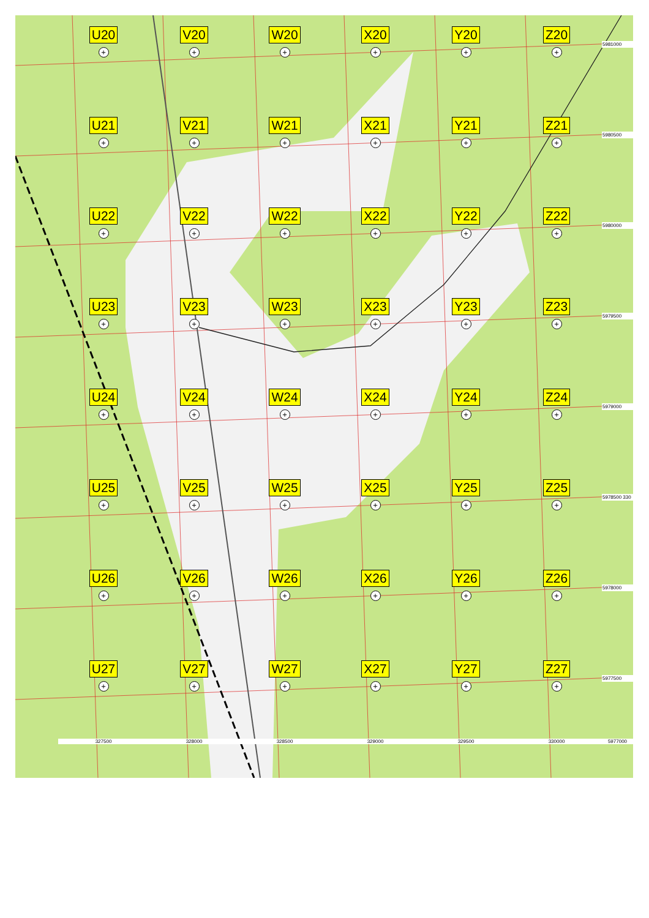U20
+
V20
+
W20
+
X20
+
Y20
+
Z20
+
5981000
U21
+
V21
+
W21
+
X21
+
Y21
+
Z21
+
5980500
U22
+
V22
+
W22
+
X22
+
Y22
+
Z22
+
5980000
U23
+
V23
+
W23
+
X23
+
Y23
+
Z23
+
5979500
U24
+
V24
+
W24
+
X24
+
Y24
+
Z24
+
5979000
U25
+
V25
+
W25
+
X25
+
Y25
+
Z25
+
5978500 330
U26
+
V26
+
W26
+
X26
+
Y26
+
Z26
+
5978000
U27
+
V27
+
W27
+
X27
+
Y27
+
Z27
+
5977500
327500 328000 328500 329000 329500 330000 5977000